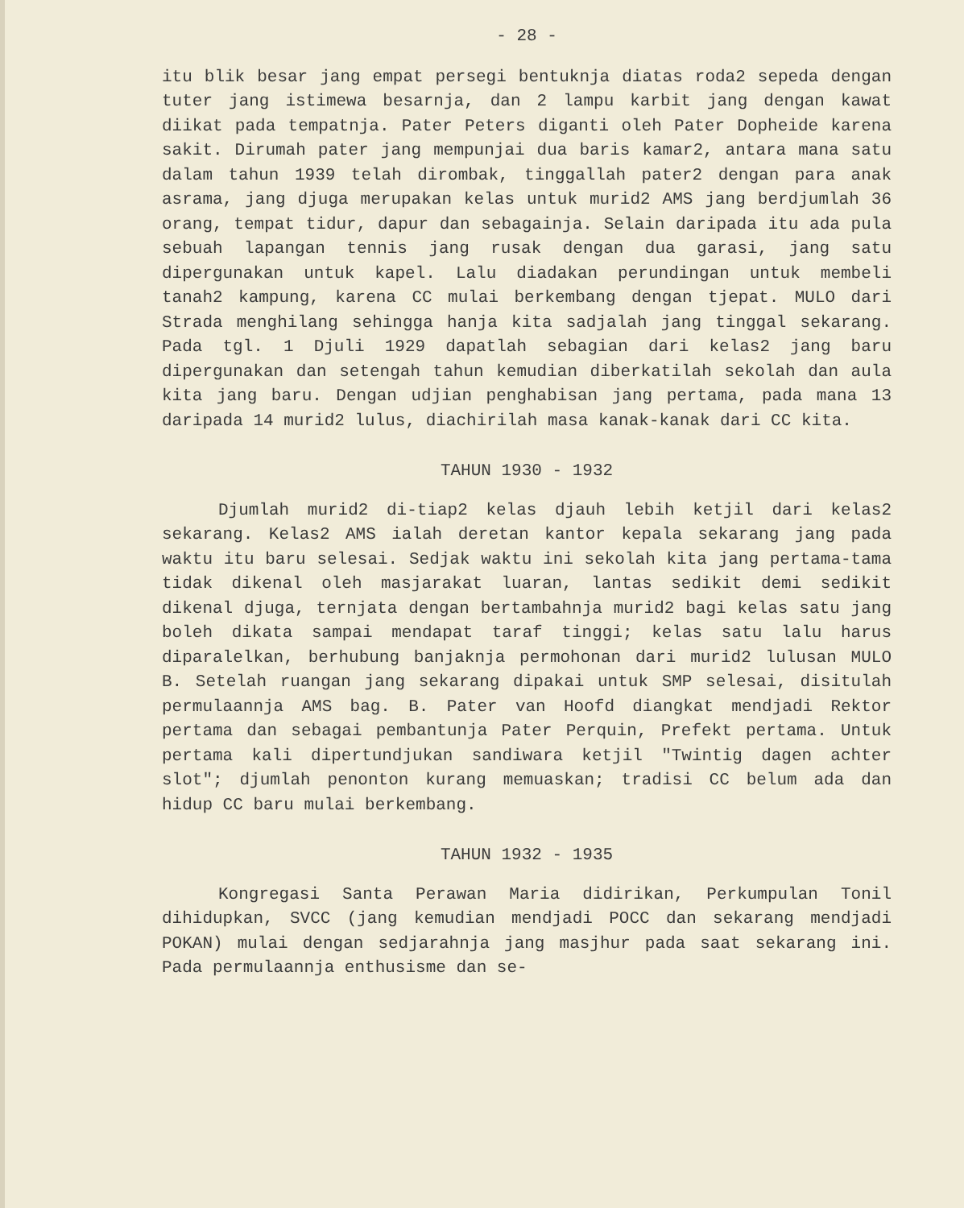- 28 -
itu blik besar jang empat persegi bentuknja diatas roda2 sepeda dengan tuter jang istimewa besarnja, dan 2 lampu karbit jang dengan kawat diikat pada tempatnja. Pater Peters diganti oleh Pater Dopheide karena sakit. Dirumah pater jang mempunjai dua baris kamar2, antara mana satu dalam tahun 1939 telah dirombak, tinggallah pater2 dengan para anak asrama, jang djuga merupakan kelas untuk murid2 AMS jang berdjumlah 36 orang, tempat tidur, dapur dan sebagainja. Selain daripada itu ada pula sebuah lapangan tennis jang rusak dengan dua garasi, jang satu dipergunakan untuk kapel. Lalu diadakan perundingan untuk membeli tanah2 kampung, karena CC mulai berkembang dengan tjepat. MULO dari Strada menghilang sehingga hanja kita sadjalah jang tinggal sekarang. Pada tgl. 1 Djuli 1929 dapatlah sebagian dari kelas2 jang baru dipergunakan dan setengah tahun kemudian diberkatilah sekolah dan aula kita jang baru. Dengan udjian penghabisan jang pertama, pada mana 13 daripada 14 murid2 lulus, diachirilah masa kanak-kanak dari CC kita.
TAHUN 1930 - 1932
Djumlah murid2 di-tiap2 kelas djauh lebih ketjil dari kelas2 sekarang. Kelas2 AMS ialah deretan kantor kepala sekarang jang pada waktu itu baru selesai. Sedjak waktu ini sekolah kita jang pertama-tama tidak dikenal oleh masjarakat luaran, lantas sedikit demi sedikit dikenal djuga, ternjata dengan bertambahnja murid2 bagi kelas satu jang boleh dikata sampai mendapat taraf tinggi; kelas satu lalu harus diparalelkan, berhubung banjaknja permohonan dari murid2 lulusan MULO B. Setelah ruangan jang sekarang dipakai untuk SMP selesai, disitulah permulaannja AMS bag. B. Pater van Hoofd diangkat mendjadi Rektor pertama dan sebagai pembantunja Pater Perquin, Prefekt pertama. Untuk pertama kali dipertundjukan sandiwara ketjil "Twintig dagen achter slot"; djumlah penonton kurang memuaskan; tradisi CC belum ada dan hidup CC baru mulai berkembang.
TAHUN 1932 - 1935
Kongregasi Santa Perawan Maria didirikan, Perkumpulan Tonil dihidupkan, SVCC (jang kemudian mendjadi POCC dan sekarang mendjadi POKAN) mulai dengan sedjarahnja jang masjhur pada saat sekarang ini. Pada permulaannja enthusisme dan se-